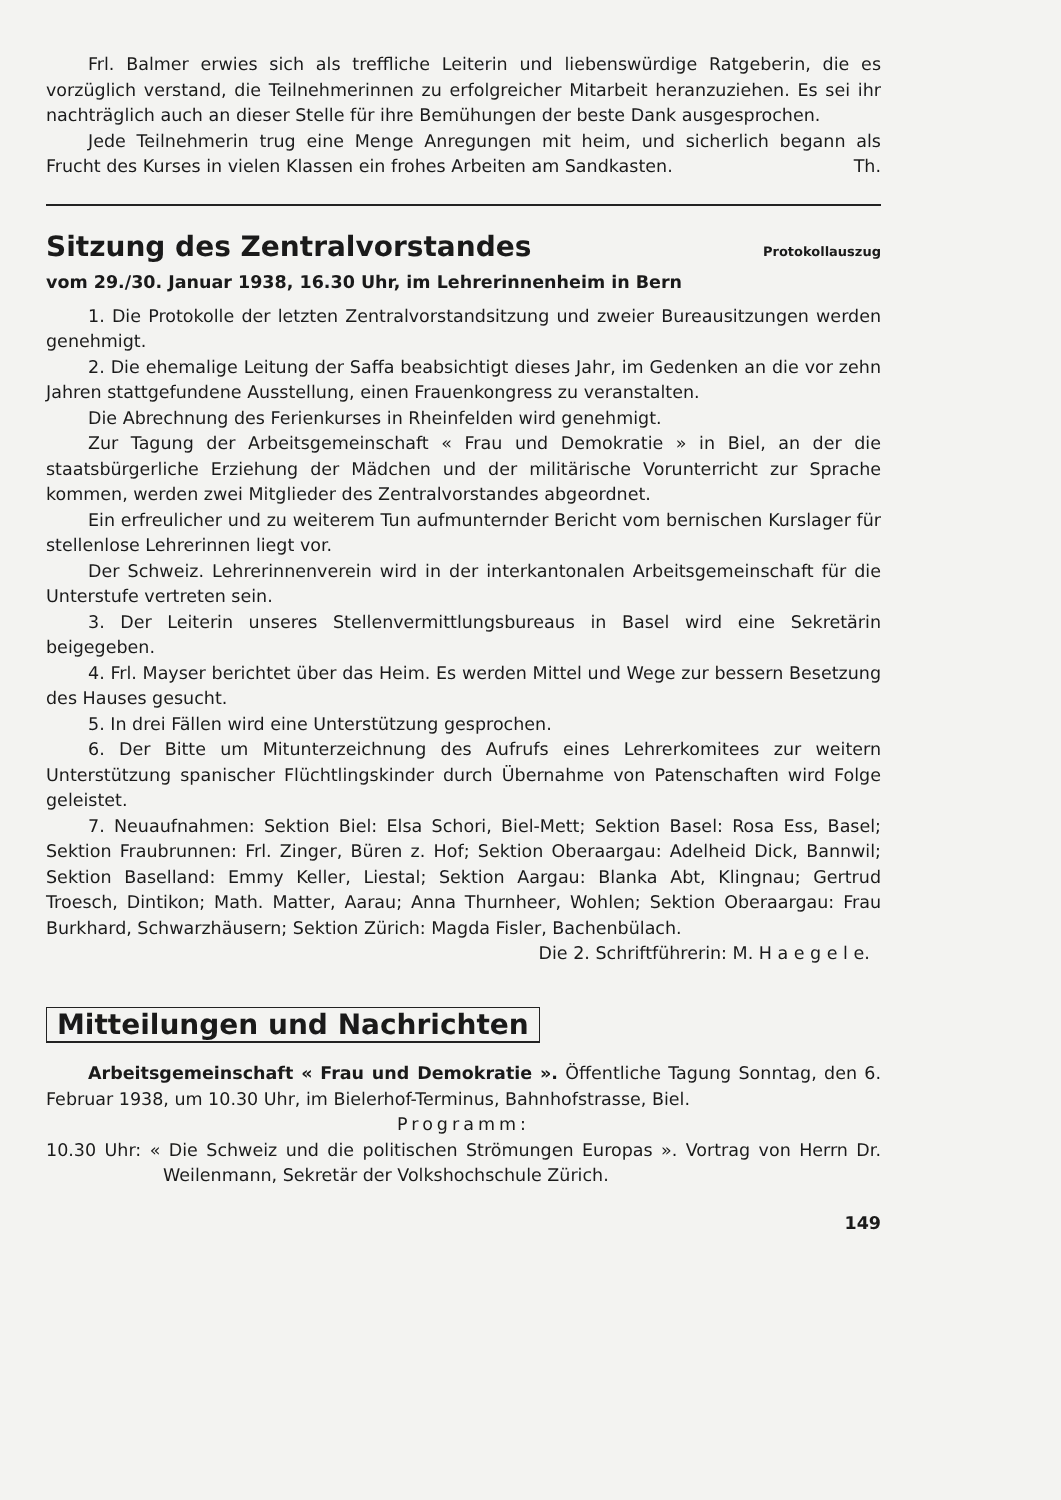Frl. Balmer erwies sich als treffliche Leiterin und liebenswürdige Rat­geberin, die es vorzüglich verstand, die Teilnehmerinnen zu erfolgreicher Mit­arbeit heranzuziehen. Es sei ihr nachträglich auch an dieser Stelle für ihre Bemühungen der beste Dank ausgesprochen.
Jede Teilnehmerin trug eine Menge Anregungen mit heim, und sicherlich begann als Frucht des Kurses in vielen Klassen ein frohes Arbeiten am Sand­kasten. Th.
Sitzung des Zentralvorstandes Protokollauszug
vom 29./30. Januar 1938, 16.30 Uhr, im Lehrerinnenheim in Bern
1. Die Protokolle der letzten Zentralvorstandsitzung und zweier Bureau­sitzungen werden genehmigt.
2. Die ehemalige Leitung der Saffa beabsichtigt dieses Jahr, im Gedenken an die vor zehn Jahren stattgefundene Ausstellung, einen Frauenkongress zu veranstalten.
Die Abrechnung des Ferienkurses in Rheinfelden wird genehmigt.
Zur Tagung der Arbeitsgemeinschaft « Frau und Demokratie » in Biel, an der die staatsbürgerliche Erziehung der Mädchen und der militärische Vor­unterricht zur Sprache kommen, werden zwei Mitglieder des Zentralvorstandes abgeordnet.
Ein erfreulicher und zu weiterem Tun aufmunternder Bericht vom ber­nischen Kurslager für stellenlose Lehrerinnen liegt vor.
Der Schweiz. Lehrerinnenverein wird in der interkantonalen Arbeitsgemein­schaft für die Unterstufe vertreten sein.
3. Der Leiterin unseres Stellenvermittlungsbureaus in Basel wird eine Se­kretärin beigegeben.
4. Frl. Mayser berichtet über das Heim. Es werden Mittel und Wege zur bessern Besetzung des Hauses gesucht.
5. In drei Fällen wird eine Unterstützung gesprochen.
6. Der Bitte um Mitunterzeichnung des Aufrufs eines Lehrerkomitees zur weitern Unterstützung spanischer Flüchtlingskinder durch Übernahme von Patenschaften wird Folge geleistet.
7. Neuaufnahmen: Sektion Biel: Elsa Schori, Biel-Mett; Sektion Basel: Rosa Ess, Basel; Sektion Fraubrunnen: Frl. Zinger, Büren z. Hof; Sektion Oberaargau: Adelheid Dick, Bannwil; Sektion Baselland: Emmy Keller, Liestal; Sektion Aar­gau: Blanka Abt, Klingnau; Gertrud Troesch, Dintikon; Math. Matter, Aarau; Anna Thurnheer, Wohlen; Sektion Oberaargau: Frau Burkhard, Schwarzhäusern; Sektion Zürich: Magda Fisler, Bachenbülach.
Die 2. Schriftführerin: M. H a e g e l e.
Mitteilungen und Nachrichten
Arbeitsgemeinschaft « Frau und Demokratie ». Öffentliche Tagung Sonntag, den 6. Februar 1938, um 10.30 Uhr, im Bielerhof-Terminus, Bahnhofstrasse, Biel.
Programm:
10.30 Uhr: « Die Schweiz und die politischen Strömungen Europas ». Vortrag von Herrn Dr. Weilenmann, Sekretär der Volkshochschule Zürich.
149